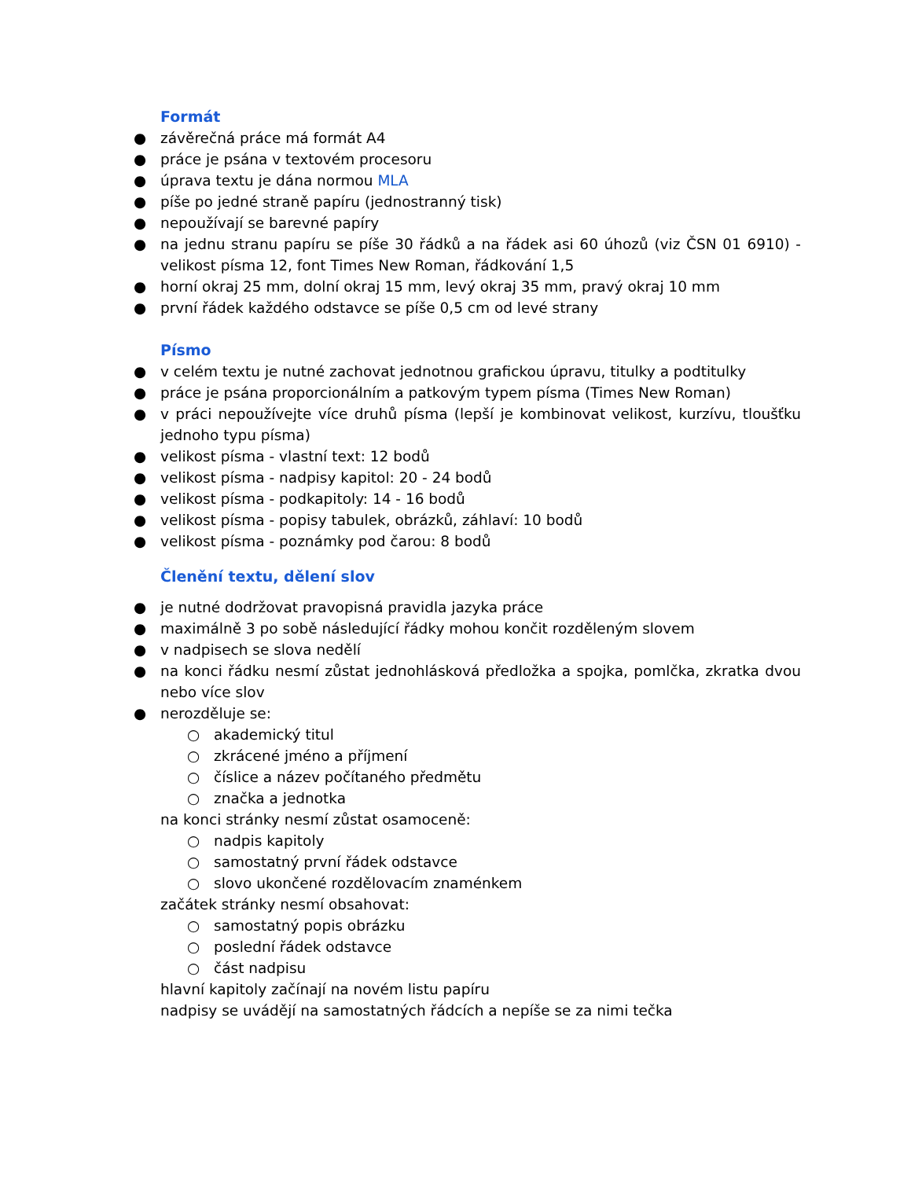Formát
● závěrečná práce má formát A4
● práce je psána v textovém procesoru
● úprava textu je dána normou MLA
● píše po jedné straně papíru (jednostranný tisk)
● nepoužívají se barevné papíry
● na jednu stranu papíru se píše 30 řádků a na řádek asi 60 úhozů (viz ČSN 01 6910) - velikost písma 12, font Times New Roman, řádkování 1,5
● horní okraj 25 mm, dolní okraj 15 mm, levý okraj 35 mm, pravý okraj 10 mm
● první řádek každého odstavce se píše 0,5 cm od levé strany
Písmo
● v celém textu je nutné zachovat jednotnou grafickou úpravu, titulky a podtitulky
● práce je psána proporcionálním a patkovým typem písma (Times New Roman)
● v práci nepoužívejte více druhů písma (lepší je kombinovat velikost, kurzívu, tloušťku jednoho typu písma)
● velikost písma - vlastní text: 12 bodů
● velikost písma - nadpisy kapitol: 20 - 24 bodů
● velikost písma - podkapitoly: 14 - 16 bodů
● velikost písma - popisy tabulek, obrázků, záhlaví: 10 bodů
● velikost písma - poznámky pod čarou: 8 bodů
Členění textu, dělení slov
● je nutné dodržovat pravopisná pravidla jazyka práce
● maximálně 3 po sobě následující řádky mohou končit rozděleným slovem
● v nadpisech se slova nedělí
● na konci řádku nesmí zůstat jednohlásková předložka a spojka, pomlčka, zkratka dvou nebo více slov
● nerozděluje se:
○ akademický titul
○ zkrácené jméno a příjmení
○ číslice a název počítaného předmětu
○ značka a jednotka
na konci stránky nesmí zůstat osamoceně:
○ nadpis kapitoly
○ samostatný první řádek odstavce
○ slovo ukončené rozdělovacím znaménkem
začátek stránky nesmí obsahovat:
○ samostatný popis obrázku
○ poslední řádek odstavce
○ část nadpisu
hlavní kapitoly začínají na novém listu papíru
nadpisy se uvádějí na samostatných řádcích a nepíše se za nimi tečka